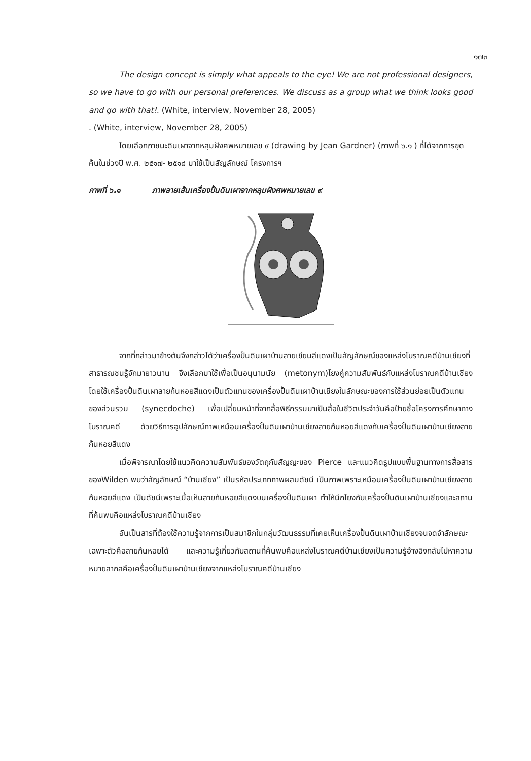๑๗๓
The design concept is simply what appeals to the eye! We are not professional designers, so we have to go with our personal preferences. We discuss as a group what we think looks good and go with that!. (White, interview, November 28, 2005)
. (White, interview, November 28, 2005)
โดยเลือกภาชนะดินเผาจากหลุมฝังศพหมายเลข ๙ (drawing by Jean Gardner) (ภาพที่ ๖.๑ ) ที่ได้จากการขุดค้นในช่วงปี พ.ศ. ๒๕๑๗- ๒๕๑๘ มาใช้เป็นสัญลักษณ์ โครงการฯ
ภาพที่ ๖.๑ ภาพลายเส้นเครื่องปั้นดินเผาจากหลุมฝังศพหมายเลข ๙
จากที่กล่าวมาข้างต้นจึงกล่าวได้ว่าเครื่องปั้นดินเผาบ้านลายเขียนสีแดงเป็นสัญลักษณ์ของแหล่งโบราณคดีบ้านเชียงที่สาธารณชนรู้จักมายาวนาน จึงเลือกมาใช้เพื่อเป็นอนุนามนัย (metonym)โยงคู่ความสัมพันธ์กับแหล่งโบราณคดีบ้านเชียง โดยใช้เครื่องปั้นดินเผาลายก้นหอยสีแดงเป็นตัวแทนของเครื่องปั้นดินเผาบ้านเชียงในลักษณะของการใช้ส่วนย่อยเป็นตัวแทนของส่วนรวม (synecdoche) เพื่อเปลี่ยนหน้าที่จากสื่อพิธีกรรมมาเป็นสื่อในชีวิตประจำวันคือป้ายชื่อโครงการศึกษาทางโบราณคดี ด้วยวิธีการอุปลักษณ์ภาพเหมือนเครื่องปั้นดินเผาบ้านเชียงลายก้นหอยสีแดงกับเครื่องปั้นดินเผาบ้านเชียงลายก้นหอยสีแดง
เมื่อพิจารณาโดยใช้แนวคิดความสัมพันธ์ของวัตถุกับสัญญะของ Pierce และแนวคิดรูปแบบพื้นฐานทางการสื่อสารของWilden พบว่าสัญลักษณ์ “บ้านเชียง” เป็นรหัสประเภทภาพผสมดัชนี เป็นภาพเพราะเหมือนเครื่องปั้นดินเผาบ้านเชียงลายก้นหอยสีแดง เป็นดัชนีเพราะเมื่อเห็นลายก้นหอยสีแดงบนเครื่องปั้นดินเผา ทำให้นึกโยงกับเครื่องปั้นดินเผาบ้านเชียงและสถานที่ค้นพบคือแหล่งโบราณคดีบ้านเชียง
อันเป็นสารที่ต้องใช้ความรู้จากการเป็นสมาชิกในกลุ่มวัฒนธรรมที่เคยเห็นเครื่องปั้นดินเผาบ้านเชียงจนจดจำลักษณะเฉพาะตัวคือลายก้นหอยได้ และความรู้เกี่ยวกับสถานที่ค้นพบคือแหล่งโบราณคดีบ้านเชียงเป็นความรู้อ้างอิงกลับไปหาความหมายสากลคือเครื่องปั้นดินเผาบ้านเชียงจากแหล่งโบราณคดีบ้านเชียง